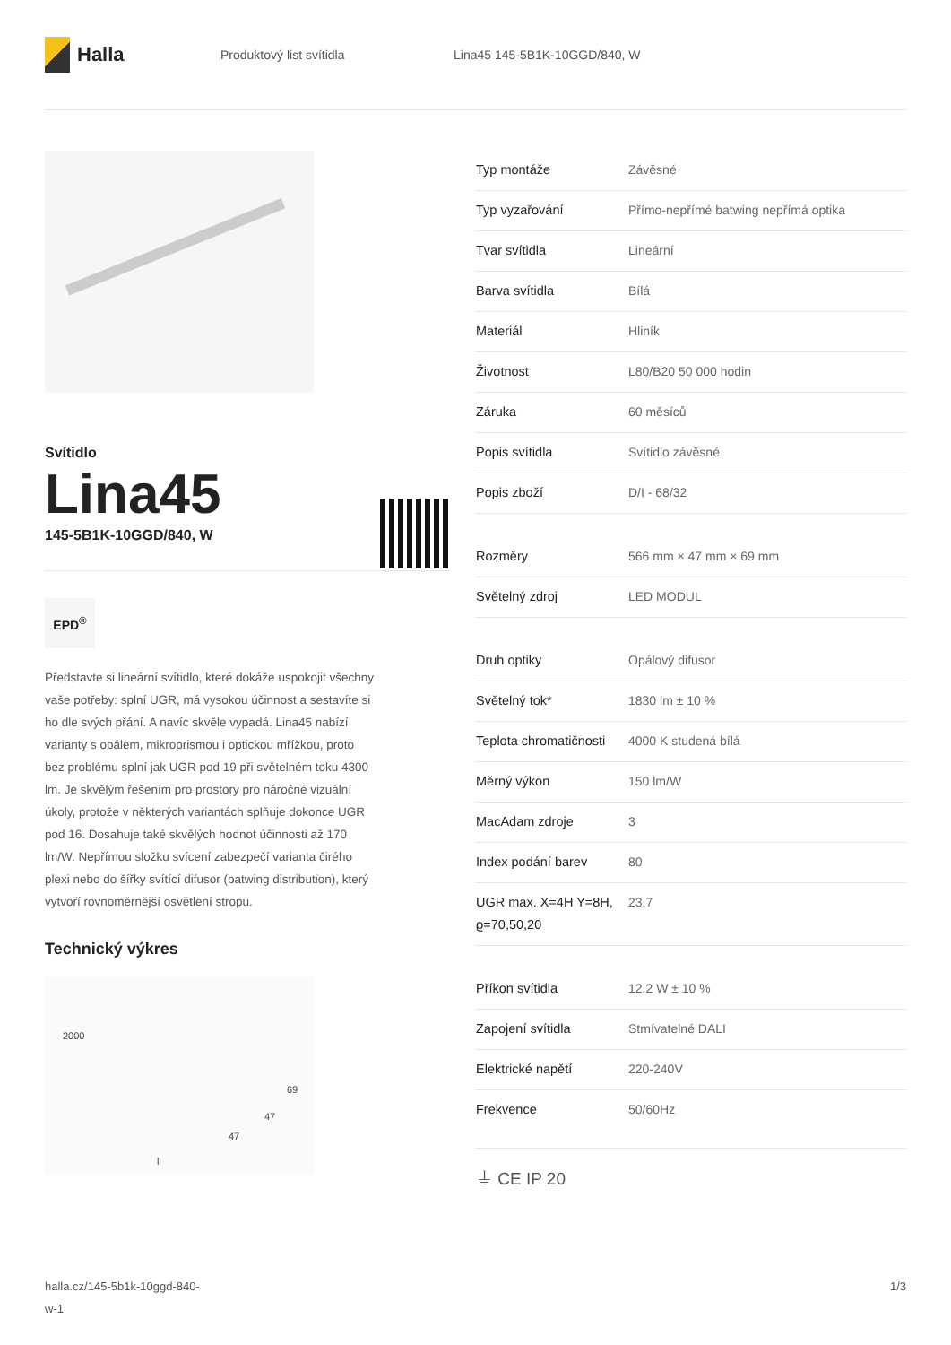Halla
Produktový list svítidla Lina45 145-5B1K-10GGD/840, W
Svítidlo
Lina45
145-5B1K-10GGD/840, W
EPD<sup>®</sup>
Představte si lineární svítidlo, které dokáže uspokojit všechny vaše potřeby: splní UGR, má vysokou účinnost a sestavíte si ho dle svých přání. A navíc skvěle vypadá. Lina45 nabízí varianty s opálem, mikroprismou i optickou mřížkou, proto bez problému splní jak UGR pod 19 při světelném toku 4300 lm. Je skvělým řešením pro prostory pro náročné vizuální úkoly, protože v některých variantách splňuje dokonce UGR pod 16. Dosahuje také skvělých hodnot účinnosti až 170 lm/W. Nepřímou složku svícení zabezpečí varianta čirého plexi nebo do šířky svítící difusor (batwing distribution), který vytvoří rovnoměrnější osvětlení stropu.
Technický výkres
2000
69
47
47
l
| Typ montáže | Závěsné |
| Typ vyzařování | Přímo-nepřímé batwing nepřímá optika |
| Tvar svítidla | Lineární |
| Barva svítidla | Bílá |
| Materiál | Hliník |
| Životnost | L80/B20 50 000 hodin |
| Záruka | 60 měsíců |
| Popis svítidla | Svítidlo závěsné |
| Popis zboží | D/I - 68/32 |
| Rozměry | 566 mm × 47 mm × 69 mm |
| Světelný zdroj | LED MODUL |
| Druh optiky | Opálový difusor |
| Světelný tok* | 1830 lm ± 10 % |
| Teplota chromatičnosti | 4000 K studená bílá |
| Měrný výkon | 150 lm/W |
| MacAdam zdroje | 3 |
| Index podání barev | 80 |
| UGR max. X=4H Y=8H, ϱ=70,50,20 | 23.7 |
| Příkon svítidla | 12.2 W ± 10 % |
| Zapojení svítidla | Stmívatelné DALI |
| Elektrické napětí | 220-240V |
| Frekvence | 50/60Hz |
⏚ CE IP 20
halla.cz/145-5b1k-10ggd-840-
w-1
1/3